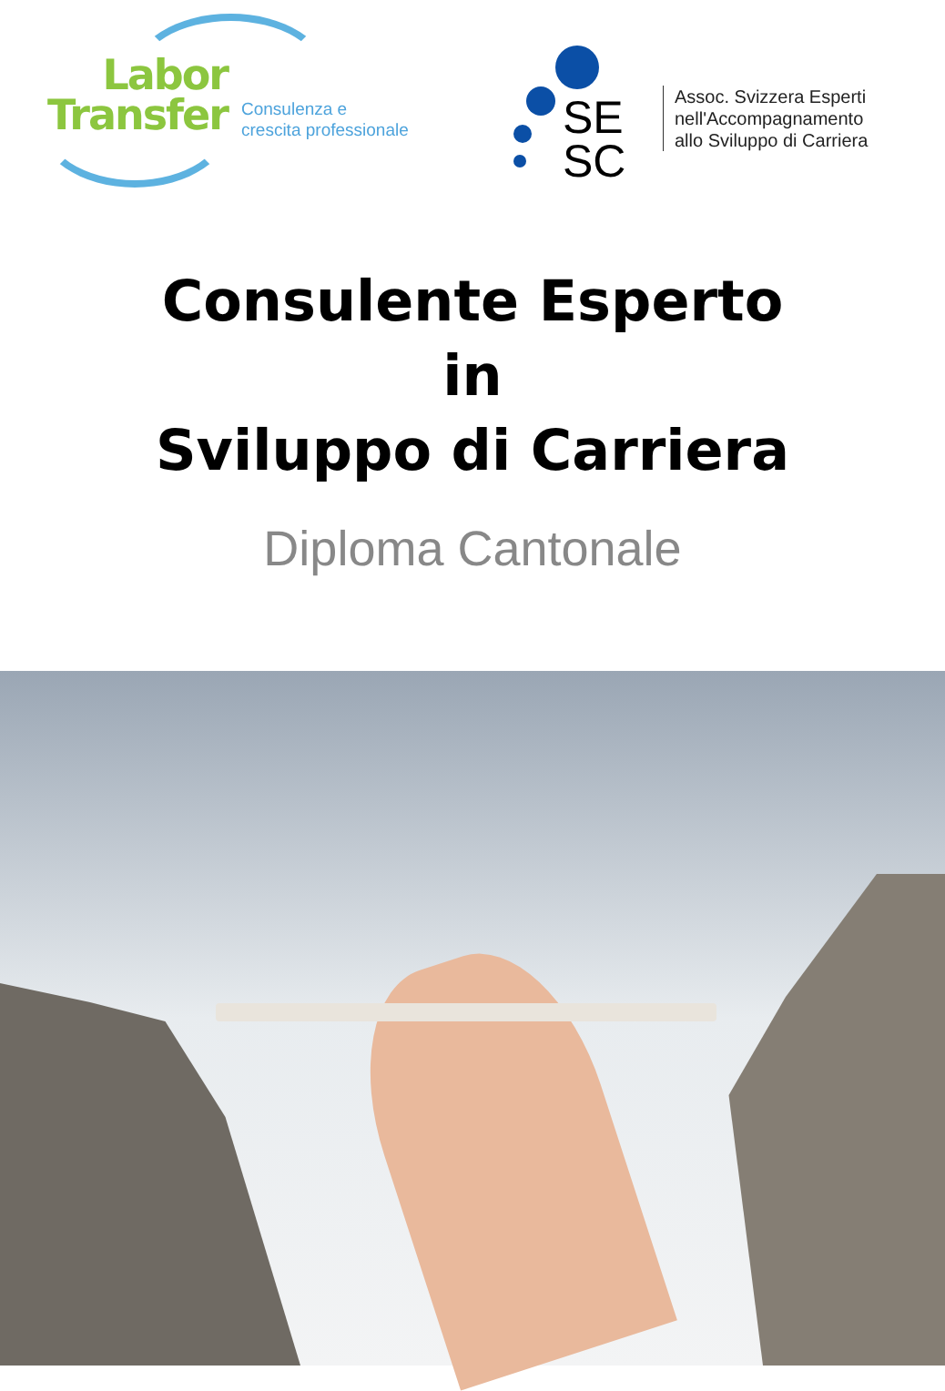Labor
Transfer
Consulenza e
crescita professionale
SE
SC
Assoc. Svizzera Esperti
nell'Accompagnamento
allo Sviluppo di Carriera
Consulente Esperto
in
Sviluppo di Carriera
Diploma Cantonale